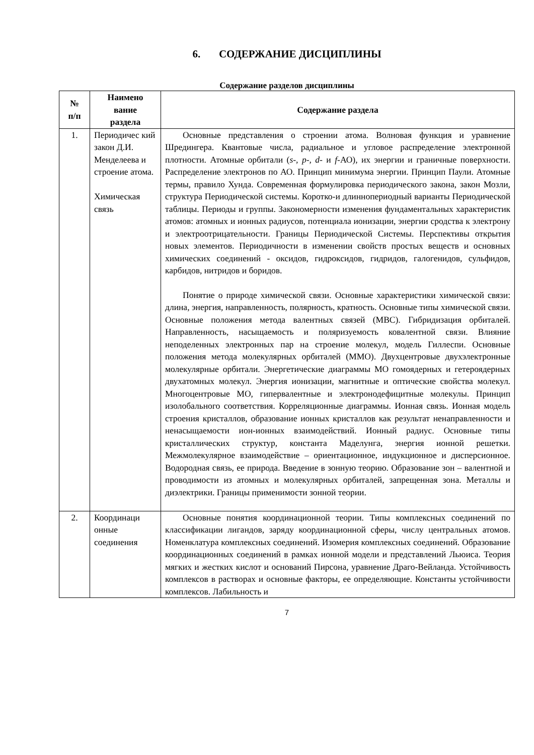6. СОДЕРЖАНИЕ ДИСЦИПЛИНЫ
Содержание разделов дисциплины
| № п/п | Наимено вание раздела | Содержание раздела |
| --- | --- | --- |
| 1. | Периодичес кий закон Д.И. Менделеева и строение атома. Химическая связь | Основные представления о строении атома. Волновая функция и уравнение Шредингера. Квантовые числа, радиальное и угловое распределение электронной плотности. Атомные орбитали ( s -, p -, d - и f -АО), их энергии и граничные поверхности. Распределение электронов по АО. Принцип минимума энергии. Принцип Паули. Атомные термы, правило Хунда. Современная формулировка периодического закона, закон Мозли, структура Периодической системы. Коротко-и длиннопериодный варианты Периодической таблицы. Периоды и группы. Закономерности изменения фундаментальных характеристик атомов: атомных и ионных радиусов, потенциала ионизации, энергии сродства к электрону и электроотрицательности. Границы Периодической Системы. Перспективы открытия новых элементов. Периодичности в изменении свойств простых веществ и основных химических соединений - оксидов, гидроксидов, гидридов, галогенидов, сульфидов, карбидов, нитридов и боридов. Понятие о природе химической связи. Основные характеристики химической связи: длина, энергия, направленность, полярность, кратность. Основные типы химической связи. Основные положения метода валентных связей (МВС). Гибридизация орбиталей. Направленность, насыщаемость и поляризуемость ковалентной связи. Влияние неподеленных электронных пар на строение молекул, модель Гиллеспи. Основные положения метода молекулярных орбиталей (ММО). Двухцентровые двухэлектронные молекулярные орбитали. Энергетические диаграммы МО гомоядерных и гетероядерных двухатомных молекул. Энергия ионизации, магнитные и оптические свойства молекул. Многоцентровые МО, гипервалентные и электронодефицитные молекулы. Принцип изолобального соответствия. Корреляционные диаграммы. Ионная связь. Ионная модель строения кристаллов, образование ионных кристаллов как результат ненаправленности и ненасыщаемости ион-ионных взаимодействий. Ионный радиус. Основные типы кристаллических структур, константа Маделунга, энергия ионной решетки. Межмолекулярное взаимодействие – ориентационное, индукционное и дисперсионное. Водородная связь, ее природа. Введение в зонную теорию. Образование зон – валентной и проводимости из атомных и молекулярных орбиталей, запрещенная зона. Металлы и диэлектрики. Границы применимости зонной теории. |
| 2. | Координаци онные соединения | Основные понятия координационной теории. Типы комплексных соединений по классификации лигандов, заряду координационной сферы, числу центральных атомов. Номенклатура комплексных соединений. Изомерия комплексных соединений. Образование координационных соединений в рамках ионной модели и представлений Льюиса. Теория мягких и жестких кислот и оснований Пирсона, уравнение Драго-Вейланда. Устойчивость комплексов в растворах и основные факторы, ее определяющие. Константы устойчивости комплексов. Лабильность и |
7